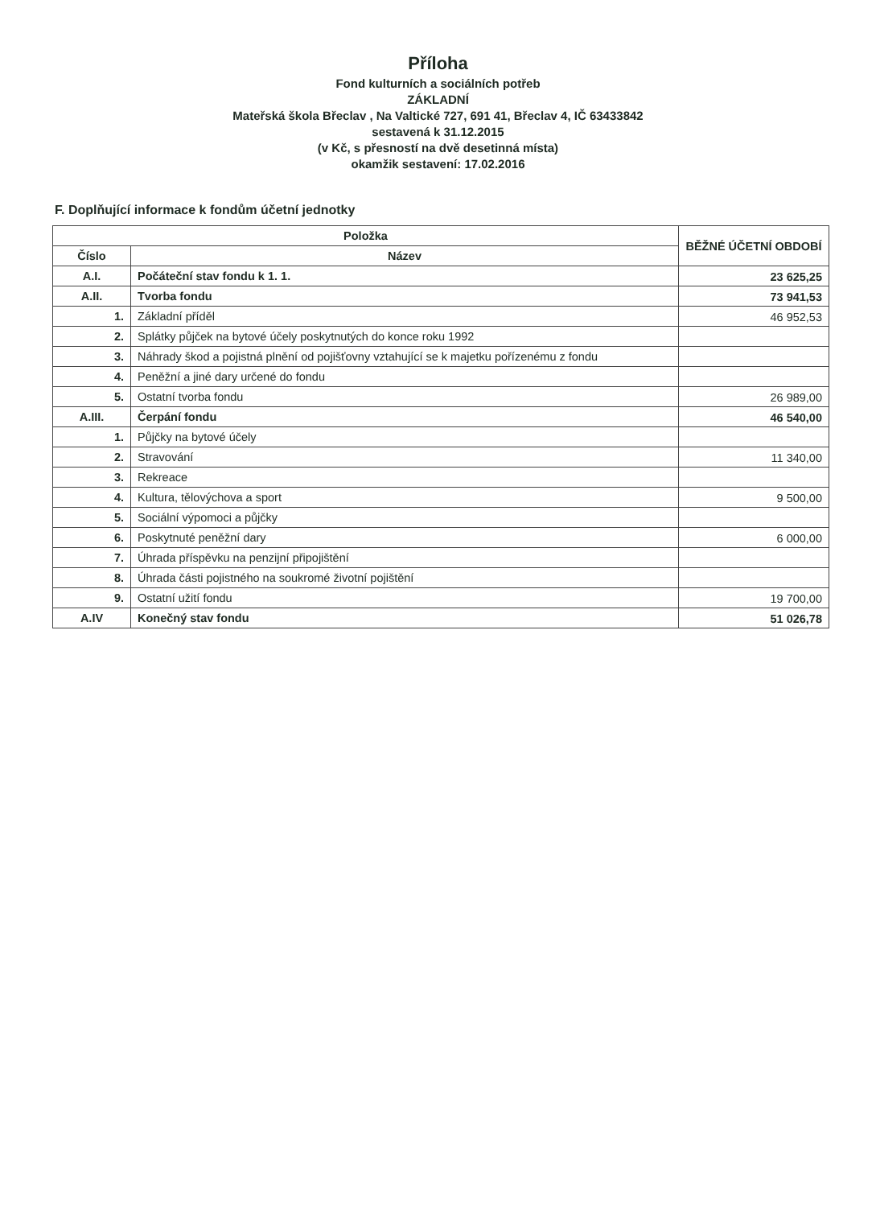Příloha
Fond kulturních a sociálních potřeb
ZÁKLADNÍ
Mateřská škola Břeclav , Na Valtické 727, 691 41, Břeclav 4, IČ 63433842
sestavená k 31.12.2015
(v Kč, s přesností na dvě desetinná místa)
okamžik sestavení: 17.02.2016
F. Doplňující informace k fondům účetní jednotky
| Položka | | BĚŽNÉ ÚČETNÍ OBDOBÍ |
| --- | --- | --- |
| Číslo | Název | |
| A.I. | Počáteční stav fondu k 1. 1. | 23 625,25 |
| A.II. | Tvorba fondu | 73 941,53 |
| 1. | Základní příděl | 46 952,53 |
| 2. | Splátky půjček na bytové účely poskytnutých do konce roku 1992 | |
| 3. | Náhrady škod a pojistná plnění od pojišťovny vztahující se k majetku pořízenému z fondu | |
| 4. | Peněžní a jiné dary určené do fondu | |
| 5. | Ostatní tvorba fondu | 26 989,00 |
| A.III. | Čerpání fondu | 46 540,00 |
| 1. | Půjčky na bytové účely | |
| 2. | Stravování | 11 340,00 |
| 3. | Rekreace | |
| 4. | Kultura, tělovýchova a sport | 9 500,00 |
| 5. | Sociální výpomoci a půjčky | |
| 6. | Poskytnuté peněžní dary | 6 000,00 |
| 7. | Úhrada příspěvku na penzijní připojištění | |
| 8. | Úhrada části pojistného na soukromé životní pojištění | |
| 9. | Ostatní užití fondu | 19 700,00 |
| A.IV | Konečný stav fondu | 51 026,78 |